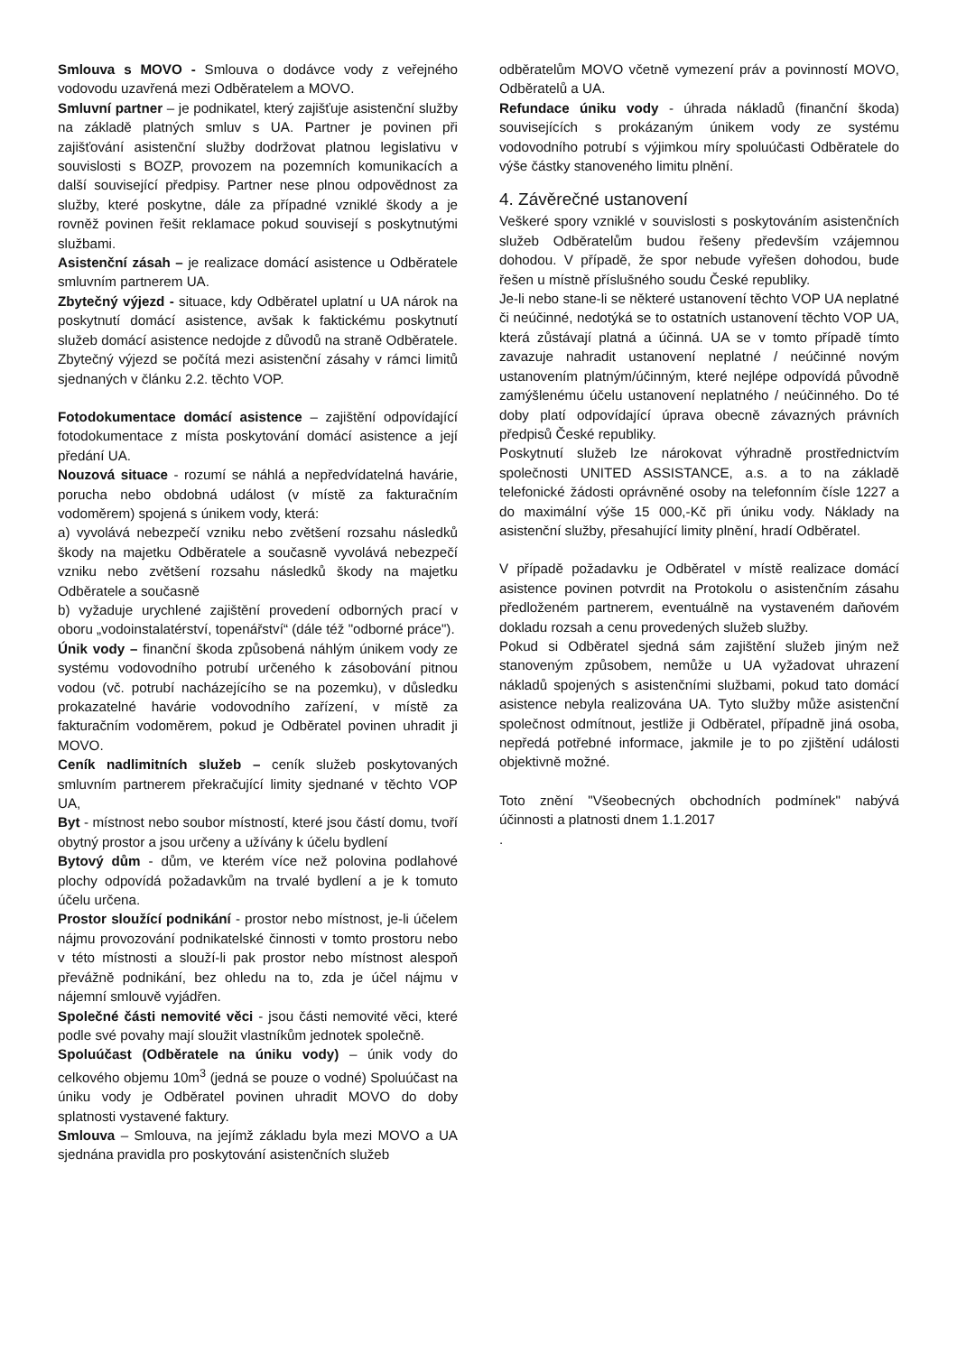Smlouva s MOVO - Smlouva o dodávce vody z veřejného vodovodu uzavřená mezi Odběratelem a MOVO.
Smluvní partner – je podnikatel, který zajišťuje asistenční služby na základě platných smluv s UA. Partner je povinen při zajišťování asistenční služby dodržovat platnou legislativu v souvislosti s BOZP, provozem na pozemních komunikacích a další související předpisy. Partner nese plnou odpovědnost za služby, které poskytne, dále za případné vzniklé škody a je rovněž povinen řešit reklamace pokud souvisejí s poskytnutými službami.
Asistenční zásah – je realizace domácí asistence u Odběratele smluvním partnerem UA.
Zbytečný výjezd - situace, kdy Odběratel uplatní u UA nárok na poskytnutí domácí asistence, avšak k faktickému poskytnutí služeb domácí asistence nedojde z důvodů na straně Odběratele. Zbytečný výjezd se počítá mezi asistenční zásahy v rámci limitů sjednaných v článku 2.2. těchto VOP.
Fotodokumentace domácí asistence – zajištění odpovídající fotodokumentace z místa poskytování domácí asistence a její předání UA.
Nouzová situace - rozumí se náhlá a nepředvídatelná havárie, porucha nebo obdobná událost (v místě za fakturačním vodoměrem) spojená s únikem vody, která:
a) vyvolává nebezpečí vzniku nebo zvětšení rozsahu následků škody na majetku Odběratele a současně vyvolává nebezpečí vzniku nebo zvětšení rozsahu následků škody na majetku Odběratele a současně
b) vyžaduje urychlené zajištění provedení odborných prací v oboru „vodoinstalatérství, topenářství“ (dále též "odborné práce").
Únik vody – finanční škoda způsobená náhlým únikem vody ze systému vodovodního potrubí určeného k zásobování pitnou vodou (vč. potrubí nacházejícího se na pozemku), v důsledku prokazatelné havárie vodovodního zařízení, v místě za fakturačním vodoměrem, pokud je Odběratel povinen uhradit ji MOVO.
Ceník nadlimitních služeb – ceník služeb poskytovaných smluvním partnerem překračující limity sjednané v těchto VOP UA,
Byt - místnost nebo soubor místností, které jsou částí domu, tvoří obytný prostor a jsou určeny a užívány k účelu bydlení
Bytový dům - dům, ve kterém více než polovina podlahové plochy odpovídá požadavkům na trvalé bydlení a je k tomuto účelu určena.
Prostor sloužící podnikání - prostor nebo místnost, je-li účelem nájmu provozování podnikatelské činnosti v tomto prostoru nebo v této místnosti a slouží-li pak prostor nebo místnost alespoň převážně podnikání, bez ohledu na to, zda je účel nájmu v nájemní smlouvě vyjádřen.
Společné části nemovité věci - jsou části nemovité věci, které podle své povahy mají sloužit vlastníkům jednotek společně.
Spoluúčast (Odběratele na úniku vody) – únik vody do celkového objemu 10m<sup>3</sup> (jedná se pouze o vodné) Spoluúčast na úniku vody je Odběratel povinen uhradit MOVO do doby splatnosti vystavené faktury.
Smlouva – Smlouva, na jejímž základu byla mezi MOVO a UA sjednána pravidla pro poskytování asistenčních služeb
odběratelům MOVO včetně vymezení práv a povinností MOVO, Odběratelů a UA.
Refundace úniku vody - úhrada nákladů (finanční škoda) souvisejících s prokázaným únikem vody ze systému vodovodního potrubí s výjimkou míry spoluúčasti Odběratele do výše částky stanoveného limitu plnění.
4. Závěrečné ustanovení
Veškeré spory vzniklé v souvislosti s poskytováním asistenčních služeb Odběratelům budou řešeny především vzájemnou dohodou. V případě, že spor nebude vyřešen dohodou, bude řešen u místně příslušného soudu České republiky.
Je-li nebo stane-li se některé ustanovení těchto VOP UA neplatné či neúčinné, nedotýká se to ostatních ustanovení těchto VOP UA, která zůstávají platná a účinná. UA se v tomto případě tímto zavazuje nahradit ustanovení neplatné / neúčinné novým ustanovením platným/účinným, které nejlépe odpovídá původně zamýšlenému účelu ustanovení neplatného / neúčinného. Do té doby platí odpovídající úprava obecně závazných právních předpisů České republiky.
Poskytnutí služeb lze nárokovat výhradně prostřednictvím společnosti UNITED ASSISTANCE, a.s. a to na základě telefonické žádosti oprávněné osoby na telefonním čísle 1227 a do maximální výše 15 000,-Kč při úniku vody. Náklady na asistenční služby, přesahující limity plnění, hradí Odběratel.
V případě požadavku je Odběratel v místě realizace domácí asistence povinen potvrdit na Protokolu o asistenčním zásahu předloženém partnerem, eventuálně na vystaveném daňovém dokladu rozsah a cenu provedených služeb služby.
Pokud si Odběratel sjedná sám zajištění služeb jiným než stanoveným způsobem, nemůže u UA vyžadovat uhrazení nákladů spojených s asistenčními službami, pokud tato domácí asistence nebyla realizována UA. Tyto služby může asistenční společnost odmítnout, jestliže ji Odběratel, případně jiná osoba, nepředá potřebné informace, jakmile je to po zjištění události objektivně možné.
Toto znění "Všeobecných obchodních podmínek" nabývá účinnosti a platnosti dnem 1.1.2017
.